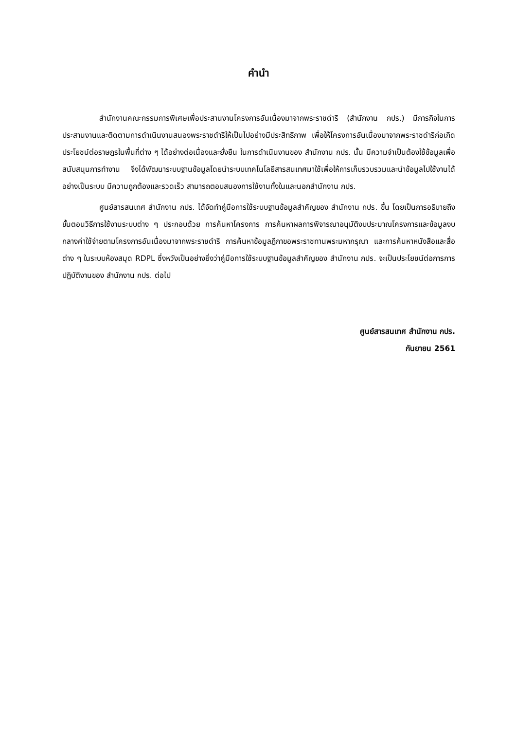คำนำ
สำนักงานคณะกรรมการพิเศษเพื่อประสานงานโครงการอันเนื่องมาจากพระราชดำริ (สำนักงาน กปร.) มีภารกิจในการประสานงานและติดตามการดำเนินงานสนองพระราชดำริให้เป็นไปอย่างมีประสิทธิภาพ เพื่อให้โครงการอันเนื่องมาจากพระราชดำริก่อเกิดประโยชน์ต่อราษฎรในพื้นที่ต่าง ๆ ได้อย่างต่อเนื่องและยั่งยืน ในการดำเนินงานของ สำนักงาน กปร. นั้น มีความจำเป็นต้องใช้ข้อมูลเพื่อสนับสนุนการทำงาน จึงได้พัฒนาระบบฐานข้อมูลโดยนำระบบเทคโนโลยีสารสนเทศมาใช้เพื่อให้การเก็บรวบรวมและนำข้อมูลไปใช้งานได้อย่างเป็นระบบ มีความถูกต้องและรวดเร็ว สามารถตอบสนองการใช้งานทั้งในและนอกสำนักงาน กปร.
ศูนย์สารสนเทศ สำนักงาน กปร. ได้จัดทำคู่มือการใช้ระบบฐานข้อมูลสำคัญของ สำนักงาน กปร. ขึ้น โดยเป็นการอธิบายถึงขั้นตอนวิธีการใช้งานระบบต่าง ๆ ประกอบด้วย การค้นหาโครงการ การค้นหาผลการพิจารณาอนุมัติงบประมาณโครงการและข้อมูลงบกลางค่าใช้จ่ายตามโครงการอันเนื่องมาจากพระราชดำริ การค้นหาข้อมูลฎีกาขอพระราชทานพระมหากรุณา และการค้นหาหนังสือและสื่อต่าง ๆ ในระบบห้องสมุด RDPL ซึ่งหวังเป็นอย่างยิ่งว่าคู่มือการใช้ระบบฐานข้อมูลสำคัญของ สำนักงาน กปร. จะเป็นประโยชน์ต่อการการปฏิบัติงานของ สำนักงาน กปร. ต่อไป
ศูนย์สารสนเทศ สำนักงาน กปร.
กันยายน 2561